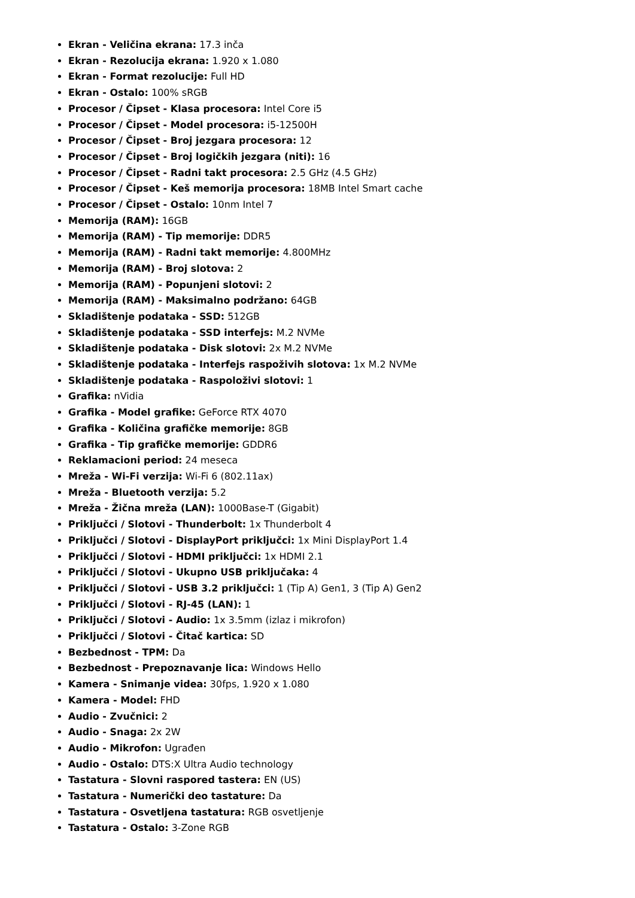Ekran - Veličina ekrana: 17.3 inča
Ekran - Rezolucija ekrana: 1.920 x 1.080
Ekran - Format rezolucije: Full HD
Ekran - Ostalo: 100% sRGB
Procesor / Čipset - Klasa procesora: Intel Core i5
Procesor / Čipset - Model procesora: i5-12500H
Procesor / Čipset - Broj jezgara procesora: 12
Procesor / Čipset - Broj logičkih jezgara (niti): 16
Procesor / Čipset - Radni takt procesora: 2.5 GHz (4.5 GHz)
Procesor / Čipset - Keš memorija procesora: 18MB Intel Smart cache
Procesor / Čipset - Ostalo: 10nm Intel 7
Memorija (RAM): 16GB
Memorija (RAM) - Tip memorije: DDR5
Memorija (RAM) - Radni takt memorije: 4.800MHz
Memorija (RAM) - Broj slotova: 2
Memorija (RAM) - Popunjeni slotovi: 2
Memorija (RAM) - Maksimalno podržano: 64GB
Skladištenje podataka - SSD: 512GB
Skladištenje podataka - SSD interfejs: M.2 NVMe
Skladištenje podataka - Disk slotovi: 2x M.2 NVMe
Skladištenje podataka - Interfejs raspoživih slotova: 1x M.2 NVMe
Skladištenje podataka - Raspoloživi slotovi: 1
Grafika: nVidia
Grafika - Model grafike: GeForce RTX 4070
Grafika - Količina grafičke memorije: 8GB
Grafika - Tip grafičke memorije: GDDR6
Reklamacioni period: 24 meseca
Mreža - Wi-Fi verzija: Wi-Fi 6 (802.11ax)
Mreža - Bluetooth verzija: 5.2
Mreža - Žična mreža (LAN): 1000Base-T (Gigabit)
Priključci / Slotovi - Thunderbolt: 1x Thunderbolt 4
Priključci / Slotovi - DisplayPort priključci: 1x Mini DisplayPort 1.4
Priključci / Slotovi - HDMI priključci: 1x HDMI 2.1
Priključci / Slotovi - Ukupno USB priključaka: 4
Priključci / Slotovi - USB 3.2 priključci: 1 (Tip A) Gen1, 3 (Tip A) Gen2
Priključci / Slotovi - RJ-45 (LAN): 1
Priključci / Slotovi - Audio: 1x 3.5mm (izlaz i mikrofon)
Priključci / Slotovi - Čitač kartica: SD
Bezbednost - TPM: Da
Bezbednost - Prepoznavanje lica: Windows Hello
Kamera - Snimanje videa: 30fps, 1.920 x 1.080
Kamera - Model: FHD
Audio - Zvučnici: 2
Audio - Snaga: 2x 2W
Audio - Mikrofon: Ugrađen
Audio - Ostalo: DTS:X Ultra Audio technology
Tastatura - Slovni raspored tastera: EN (US)
Tastatura - Numerički deo tastature: Da
Tastatura - Osvetljena tastatura: RGB osvetljenje
Tastatura - Ostalo: 3-Zone RGB